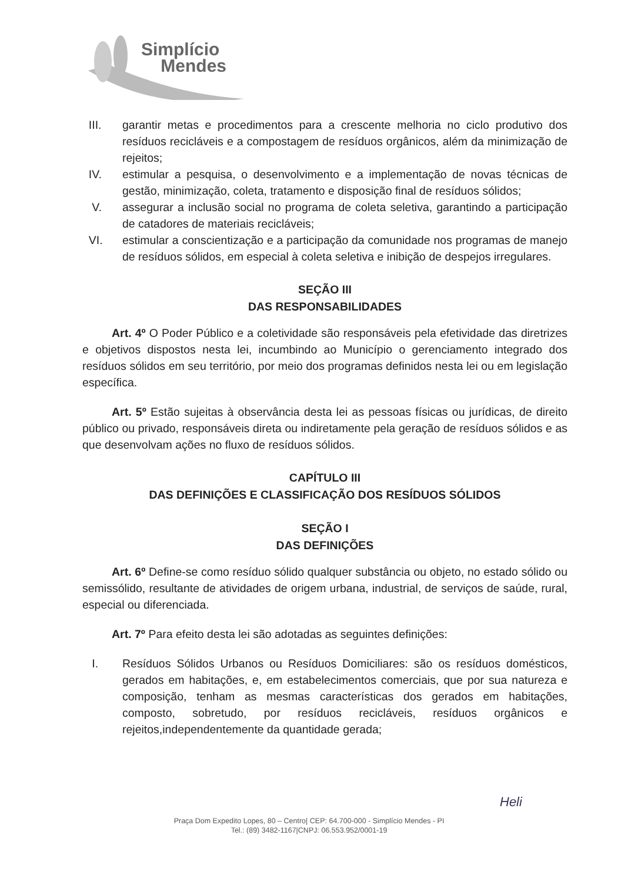Simplício
Mendes
III. garantir metas e procedimentos para a crescente melhoria no ciclo produtivo dos resíduos recicláveis e a compostagem de resíduos orgânicos, além da minimização de rejeitos;
IV. estimular a pesquisa, o desenvolvimento e a implementação de novas técnicas de gestão, minimização, coleta, tratamento e disposição final de resíduos sólidos;
V. assegurar a inclusão social no programa de coleta seletiva, garantindo a participação de catadores de materiais recicláveis;
VI. estimular a conscientização e a participação da comunidade nos programas de manejo de resíduos sólidos, em especial à coleta seletiva e inibição de despejos irregulares.
SEÇÃO III
DAS RESPONSABILIDADES
Art. 4º O Poder Público e a coletividade são responsáveis pela efetividade das diretrizes e objetivos dispostos nesta lei, incumbindo ao Município o gerenciamento integrado dos resíduos sólidos em seu território, por meio dos programas definidos nesta lei ou em legislação específica.
Art. 5º Estão sujeitas à observância desta lei as pessoas físicas ou jurídicas, de direito público ou privado, responsáveis direta ou indiretamente pela geração de resíduos sólidos e as que desenvolvam ações no fluxo de resíduos sólidos.
CAPÍTULO III
DAS DEFINIÇÕES E CLASSIFICAÇÃO DOS RESÍDUOS SÓLIDOS
SEÇÃO I
DAS DEFINIÇÕES
Art. 6º Define-se como resíduo sólido qualquer substância ou objeto, no estado sólido ou semissólido, resultante de atividades de origem urbana, industrial, de serviços de saúde, rural, especial ou diferenciada.
Art. 7º Para efeito desta lei são adotadas as seguintes definições:
I. Resíduos Sólidos Urbanos ou Resíduos Domiciliares: são os resíduos domésticos, gerados em habitações, e, em estabelecimentos comerciais, que por sua natureza e composição, tenham as mesmas características dos gerados em habitações, composto, sobretudo, por resíduos recicláveis, resíduos orgânicos e rejeitos,independentemente da quantidade gerada;
Heli
Praça Dom Expedito Lopes, 80 – Centro| CEP: 64.700-000 - Simplício Mendes - PI
Tel.: (89) 3482-1167|CNPJ: 06.553.952/0001-19